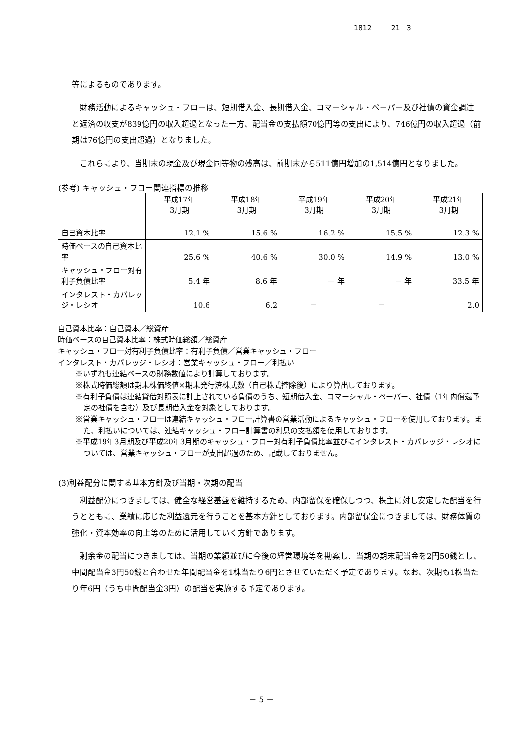1812 21 3
等によるものであります。
財務活動によるキャッシュ・フローは、短期借入金、長期借入金、コマーシャル・ペーパー及び社債の資金調達と返済の収支が839億円の収入超過となった一方、配当金の支払額70億円等の支出により、746億円の収入超過（前期は76億円の支出超過）となりました。
これらにより、当期末の現金及び現金同等物の残高は、前期末から511億円増加の1,514億円となりました。
(参考) キャッシュ・フロー関連指標の推移
| | 平成17年 3月期 | 平成18年 3月期 | 平成19年 3月期 | 平成20年 3月期 | 平成21年 3月期 |
| --- | --- | --- | --- | --- | --- |
| 自己資本比率 | 12.1 % | 15.6 % | 16.2 % | 15.5 % | 12.3 % |
| 時価ベースの自己資本比率 | 25.6 % | 40.6 % | 30.0 % | 14.9 % | 13.0 % |
| キャッシュ・フロー対有利子負債比率 | 5.4 年 | 8.6 年 | － 年 | － 年 | 33.5 年 |
| インタレスト・カバレッジ・レシオ | 10.6 | 6.2 | － | － | 2.0 |
自己資本比率：自己資本／総資産
時価ベースの自己資本比率：株式時価総額／総資産
キャッシュ・フロー対有利子負債比率：有利子負債／営業キャッシュ・フロー
インタレスト・カバレッジ・レシオ：営業キャッシュ・フロー／利払い
※いずれも連結ベースの財務数値により計算しております。
※株式時価総額は期末株価終値×期末発行済株式数（自己株式控除後）により算出しております。
※有利子負債は連結貸借対照表に計上されている負債のうち、短期借入金、コマーシャル・ペーパー、社債（1年内償還予定の社債を含む）及び長期借入金を対象としております。
※営業キャッシュ・フローは連結キャッシュ・フロー計算書の営業活動によるキャッシュ・フローを使用しております。また、利払いについては、連結キャッシュ・フロー計算書の利息の支払額を使用しております。
※平成19年3月期及び平成20年3月期のキャッシュ・フロー対有利子負債比率並びにインタレスト・カバレッジ・レシオについては、営業キャッシュ・フローが支出超過のため、記載しておりません。
(3)利益配分に関する基本方針及び当期・次期の配当
利益配分につきましては、健全な経営基盤を維持するため、内部留保を確保しつつ、株主に対し安定した配当を行うとともに、業績に応じた利益還元を行うことを基本方針としております。内部留保金につきましては、財務体質の強化・資本効率の向上等のために活用していく方針であります。
剰余金の配当につきましては、当期の業績並びに今後の経営環境等を勘案し、当期の期末配当金を2円50銭とし、中間配当金3円50銭と合わせた年間配当金を1株当たり6円とさせていただく予定であります。なお、次期も1株当たり年6円（うち中間配当金3円）の配当を実施する予定であります。
－ 5 －